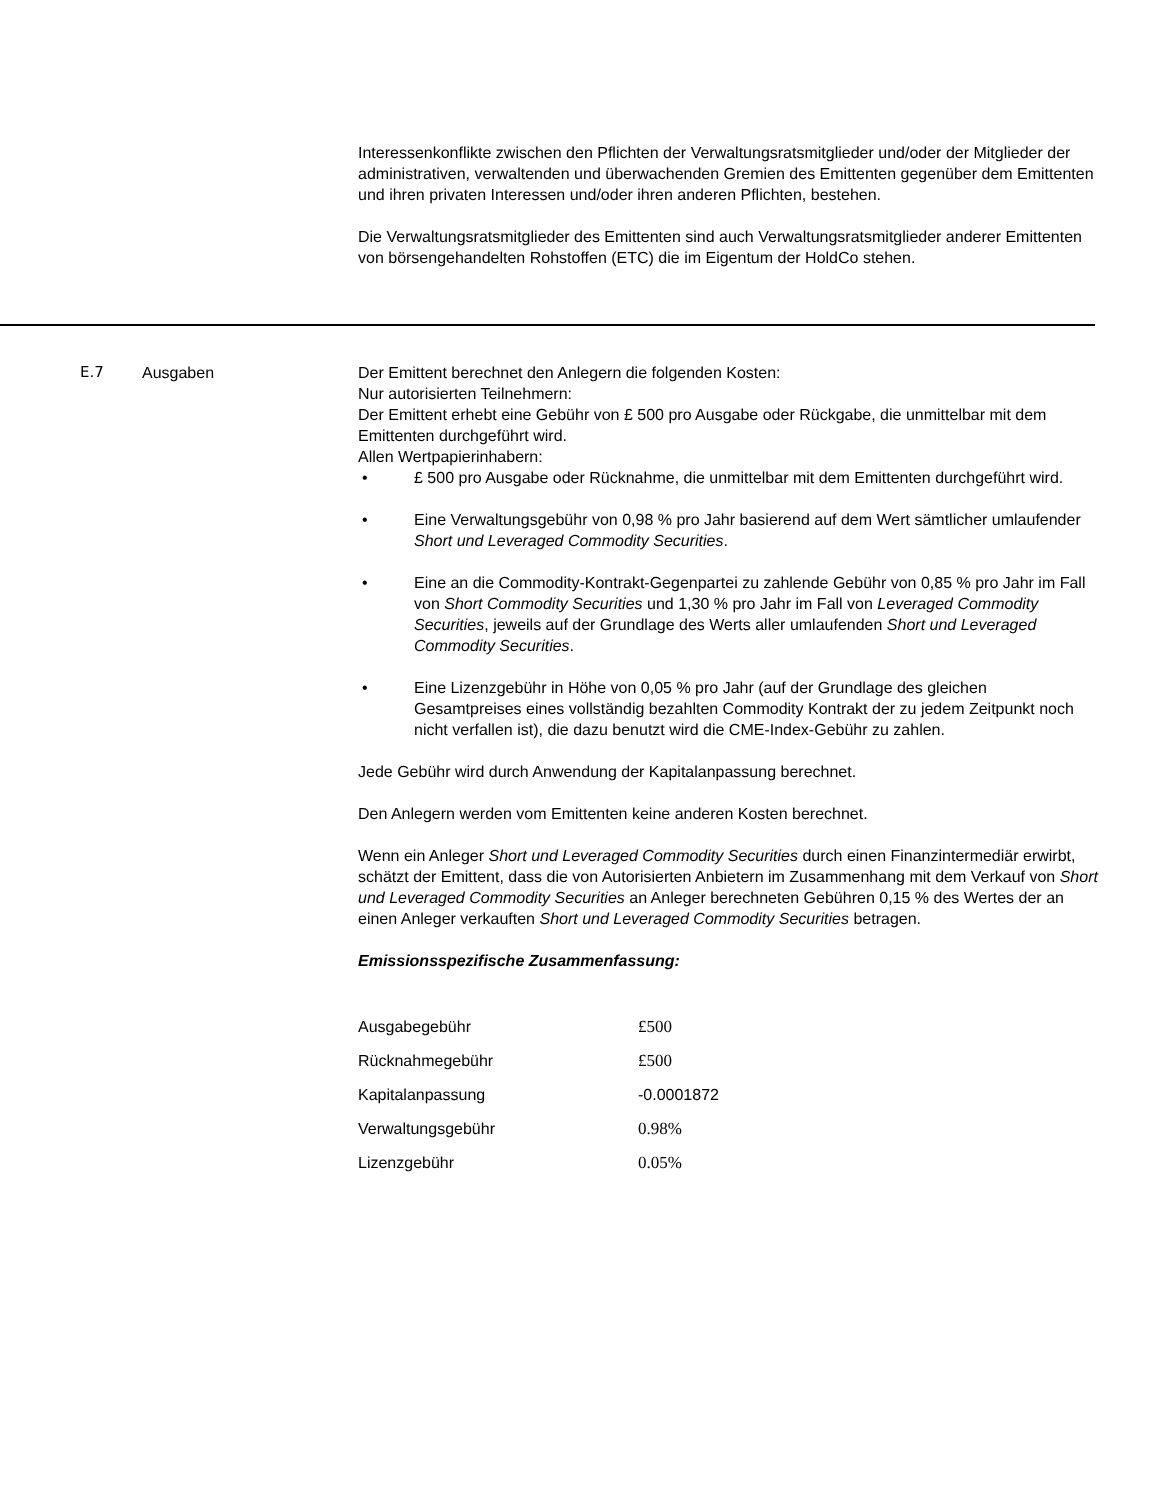Interessenkonflikte zwischen den Pflichten der Verwaltungsratsmitglieder und/oder der Mitglieder der administrativen, verwaltenden und überwachenden Gremien des Emittenten gegenüber dem Emittenten und ihren privaten Interessen und/oder ihren anderen Pflichten, bestehen.
Die Verwaltungsratsmitglieder des Emittenten sind auch Verwaltungsratsmitglieder anderer Emittenten von börsengehandelten Rohstoffen (ETC) die im Eigentum der HoldCo stehen.
E.7 Ausgaben Der Emittent berechnet den Anlegern die folgenden Kosten:
Nur autorisierten Teilnehmern:
Der Emittent erhebt eine Gebühr von £ 500 pro Ausgabe oder Rückgabe, die unmittelbar mit dem Emittenten durchgeführt wird.
Allen Wertpapierinhabern:
• £ 500 pro Ausgabe oder Rücknahme, die unmittelbar mit dem Emittenten durchgeführt wird.
• Eine Verwaltungsgebühr von 0,98 % pro Jahr basierend auf dem Wert sämtlicher umlaufender Short und Leveraged Commodity Securities.
• Eine an die Commodity-Kontrakt-Gegenpartei zu zahlende Gebühr von 0,85 % pro Jahr im Fall von Short Commodity Securities und 1,30 % pro Jahr im Fall von Leveraged Commodity Securities, jeweils auf der Grundlage des Werts aller umlaufenden Short und Leveraged Commodity Securities.
• Eine Lizenzgebühr in Höhe von 0,05 % pro Jahr (auf der Grundlage des gleichen Gesamtpreises eines vollständig bezahlten Commodity Kontrakt der zu jedem Zeitpunkt noch nicht verfallen ist), die dazu benutzt wird die CME-Index-Gebühr zu zahlen.
Jede Gebühr wird durch Anwendung der Kapitalanpassung berechnet.
Den Anlegern werden vom Emittenten keine anderen Kosten berechnet.
Wenn ein Anleger Short und Leveraged Commodity Securities durch einen Finanzintermediär erwirbt, schätzt der Emittent, dass die von Autorisierten Anbietern im Zusammenhang mit dem Verkauf von Short und Leveraged Commodity Securities an Anleger berechneten Gebühren 0,15 % des Wertes der an einen Anleger verkauften Short und Leveraged Commodity Securities betragen.
Emissionsspezifische Zusammenfassung:
| Ausgabegebühr | £500 |
| Rücknahmegebühr | £500 |
| Kapitalanpassung | -0.0001872 |
| Verwaltungsgebühr | 0.98% |
| Lizenzgebühr | 0.05% |